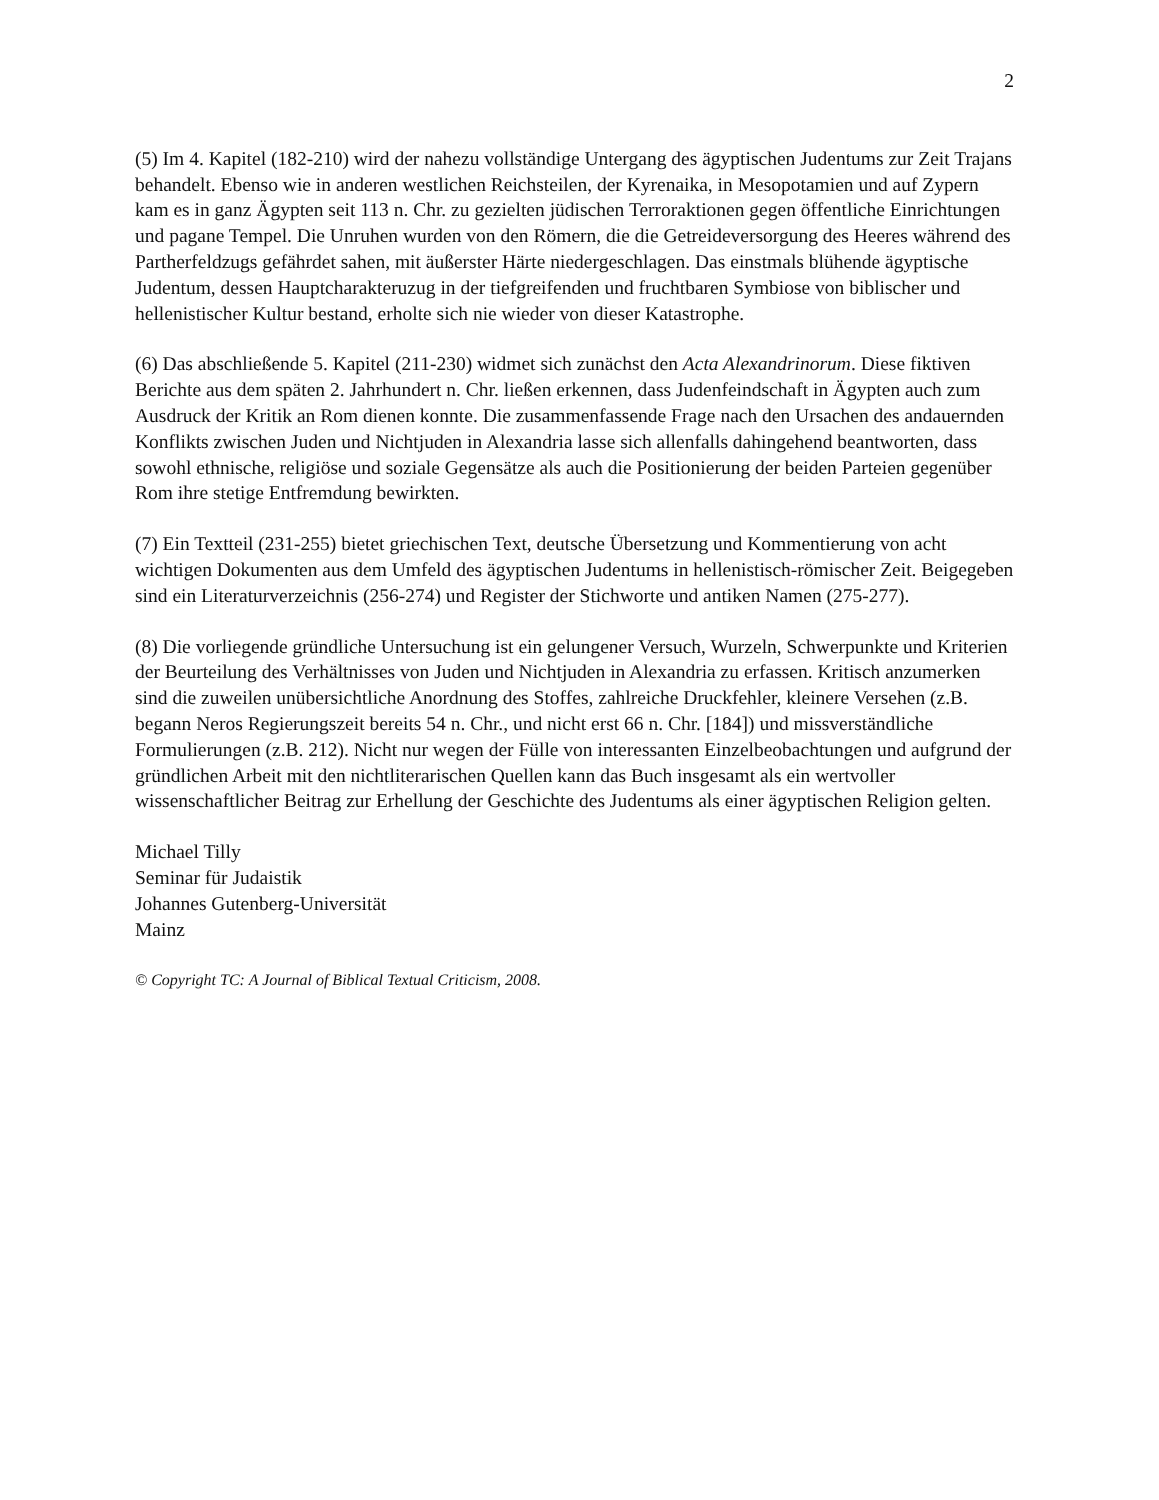2
(5) Im 4. Kapitel (182-210) wird der nahezu vollständige Untergang des ägyptischen Judentums zur Zeit Trajans behandelt. Ebenso wie in anderen westlichen Reichsteilen, der Kyrenaika, in Mesopotamien und auf Zypern kam es in ganz Ägypten seit 113 n. Chr. zu gezielten jüdischen Terroraktionen gegen öffentliche Einrichtungen und pagane Tempel. Die Unruhen wurden von den Römern, die die Getreideversorgung des Heeres während des Partherfeldzugs gefährdet sahen, mit äußerster Härte niedergeschlagen. Das einstmals blühende ägyptische Judentum, dessen Hauptcharakteruzug in der tiefgreifenden und fruchtbaren Symbiose von biblischer und hellenistischer Kultur bestand, erholte sich nie wieder von dieser Katastrophe.
(6) Das abschließende 5. Kapitel (211-230) widmet sich zunächst den Acta Alexandrinorum. Diese fiktiven Berichte aus dem späten 2. Jahrhundert n. Chr. ließen erkennen, dass Judenfeindschaft in Ägypten auch zum Ausdruck der Kritik an Rom dienen konnte. Die zusammenfassende Frage nach den Ursachen des andauernden Konflikts zwischen Juden und Nichtjuden in Alexandria lasse sich allenfalls dahingehend beantworten, dass sowohl ethnische, religiöse und soziale Gegensätze als auch die Positionierung der beiden Parteien gegenüber Rom ihre stetige Entfremdung bewirkten.
(7) Ein Textteil (231-255) bietet griechischen Text, deutsche Übersetzung und Kommentierung von acht wichtigen Dokumenten aus dem Umfeld des ägyptischen Judentums in hellenistisch-römischer Zeit. Beigegeben sind ein Literaturverzeichnis (256-274) und Register der Stichworte und antiken Namen (275-277).
(8) Die vorliegende gründliche Untersuchung ist ein gelungener Versuch, Wurzeln, Schwerpunkte und Kriterien der Beurteilung des Verhältnisses von Juden und Nichtjuden in Alexandria zu erfassen. Kritisch anzumerken sind die zuweilen unübersichtliche Anordnung des Stoffes, zahlreiche Druckfehler, kleinere Versehen (z.B. begann Neros Regierungszeit bereits 54 n. Chr., und nicht erst 66 n. Chr. [184]) und missverständliche Formulierungen (z.B. 212). Nicht nur wegen der Fülle von interessanten Einzelbeobachtungen und aufgrund der gründlichen Arbeit mit den nichtliterarischen Quellen kann das Buch insgesamt als ein wertvoller wissenschaftlicher Beitrag zur Erhellung der Geschichte des Judentums als einer ägyptischen Religion gelten.
Michael Tilly
Seminar für Judaistik
Johannes Gutenberg-Universität
Mainz
© Copyright TC: A Journal of Biblical Textual Criticism, 2008.